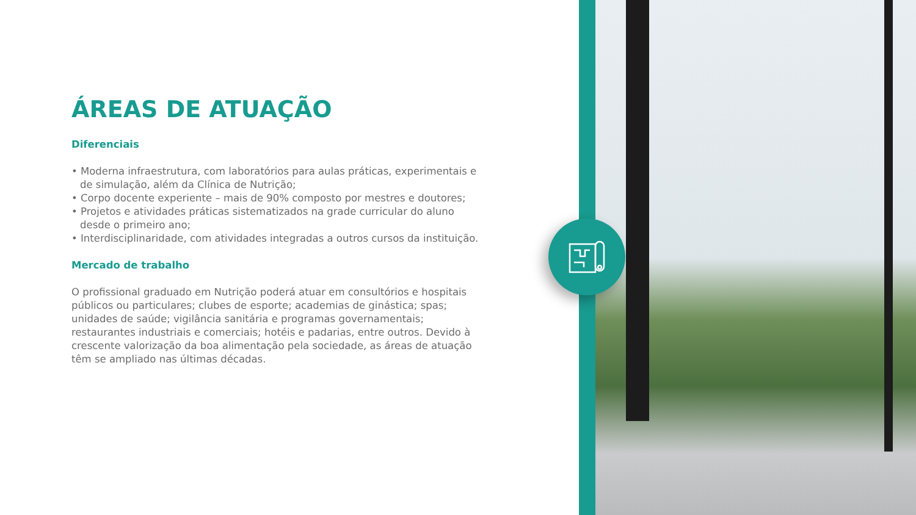ÁREAS DE ATUAÇÃO
Diferenciais
• Moderna infraestrutura, com laboratórios para aulas práticas, experimentais e de simulação, além da Clínica de Nutrição;
• Corpo docente experiente – mais de 90% composto por mestres e doutores;
• Projetos e atividades práticas sistematizados na grade curricular do aluno desde o primeiro ano;
• Interdisciplinaridade, com atividades integradas a outros cursos da instituição.
Mercado de trabalho
O profissional graduado em Nutrição poderá atuar em consultórios e hospitais públicos ou particulares; clubes de esporte; academias de ginástica; spas; unidades de saúde; vigilância sanitária e programas governamentais; restaurantes industriais e comerciais; hotéis e padarias, entre outros. Devido à crescente valorização da boa alimentação pela sociedade, as áreas de atuação têm se ampliado nas últimas décadas.